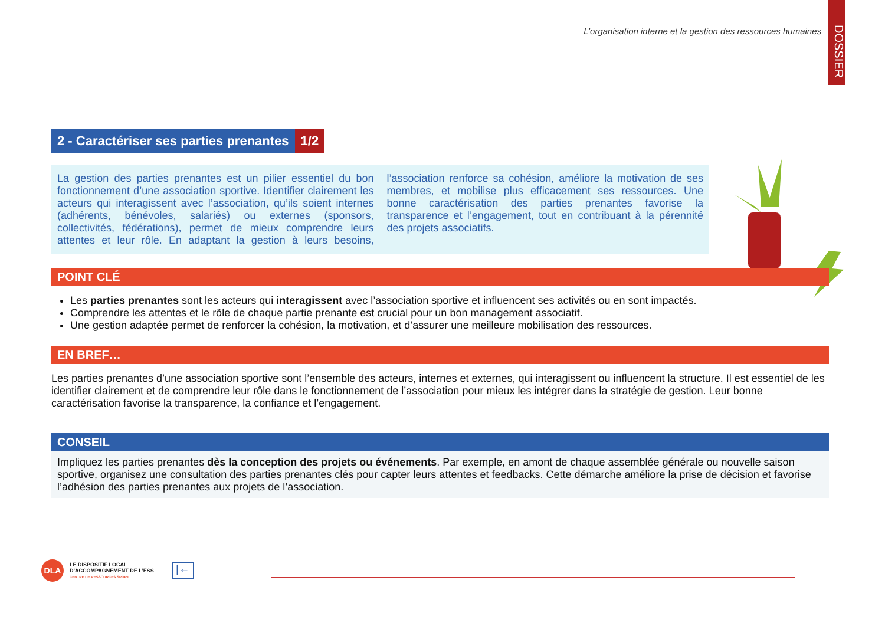L’organisation interne et la gestion des ressources humaines
DOSSIER
2 - Caractériser ses parties prenantes 1/2
La gestion des parties prenantes est un pilier essentiel du bon fonctionnement d’une association sportive. Identifier clairement les acteurs qui interagissent avec l’association, qu’ils soient internes (adhérents, bénévoles, salariés) ou externes (sponsors, collectivités, fédérations), permet de mieux comprendre leurs attentes et leur rôle. En adaptant la gestion à leurs besoins, l’association renforce sa cohésion, améliore la motivation de ses membres, et mobilise plus efficacement ses ressources. Une bonne caractérisation des parties prenantes favorise la transparence et l’engagement, tout en contribuant à la pérennité des projets associatifs.
POINT CLÉ
Les parties prenantes sont les acteurs qui interagissent avec l’association sportive et influencent ses activités ou en sont impactés.
Comprendre les attentes et le rôle de chaque partie prenante est crucial pour un bon management associatif.
Une gestion adaptée permet de renforcer la cohésion, la motivation, et d’assurer une meilleure mobilisation des ressources.
EN BREF…
Les parties prenantes d’une association sportive sont l’ensemble des acteurs, internes et externes, qui interagissent ou influencent la structure. Il est essentiel de les identifier clairement et de comprendre leur rôle dans le fonctionnement de l’association pour mieux les intégrer dans la stratégie de gestion. Leur bonne caractérisation favorise la transparence, la confiance et l’engagement.
CONSEIL
Impliquez les parties prenantes dès la conception des projets ou événements. Par exemple, en amont de chaque assemblée générale ou nouvelle saison sportive, organisez une consultation des parties prenantes clés pour capter leurs attentes et feedbacks. Cette démarche améliore la prise de décision et favorise l’adhésion des parties prenantes aux projets de l’association.
DLA
LE DISPOSITIF LOCAL
D’ACCOMPAGNEMENT DE L’ESS
CENTRE DE RESSOURCES SPORT
|←